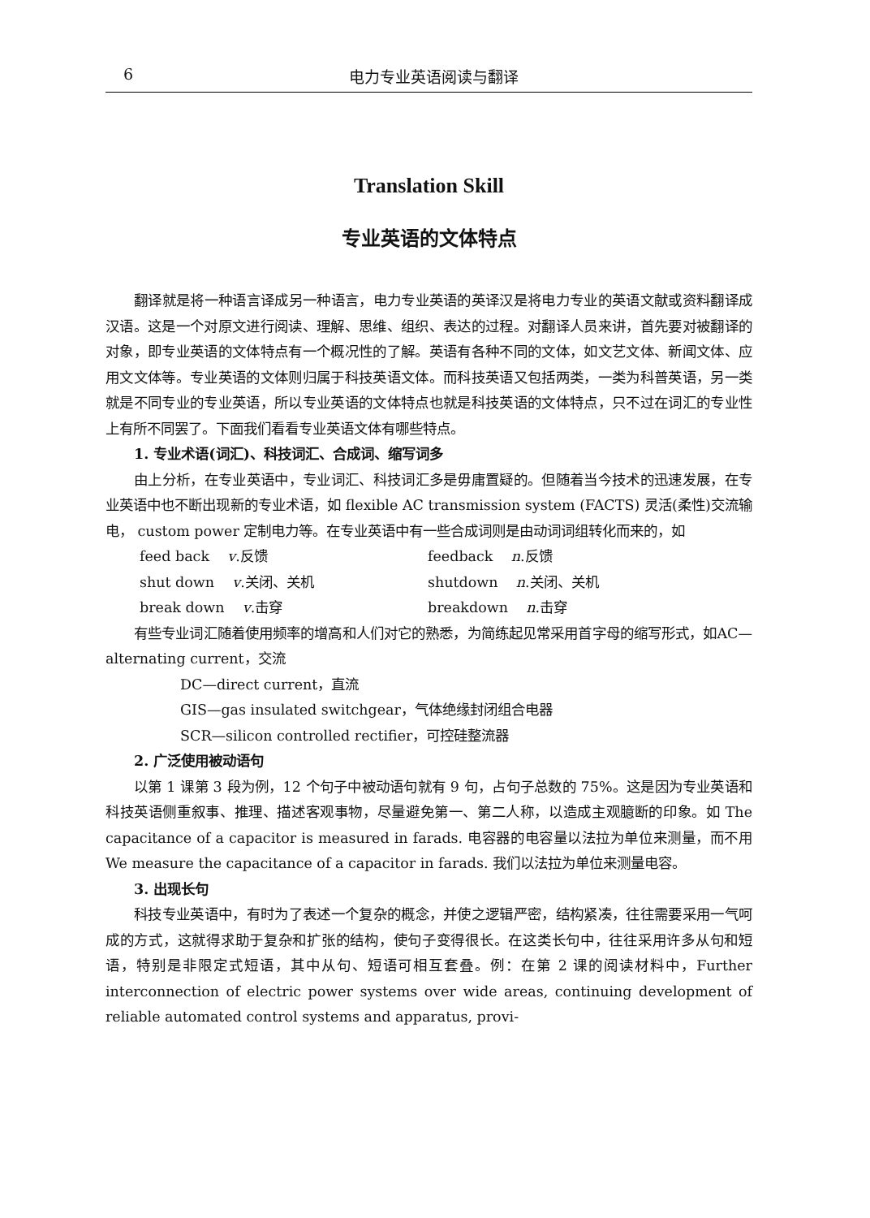6 电力专业英语阅读与翻译
Translation Skill
专业英语的文体特点
翻译就是将一种语言译成另一种语言，电力专业英语的英译汉是将电力专业的英语文献或资料翻译成汉语。这是一个对原文进行阅读、理解、思维、组织、表达的过程。对翻译人员来讲，首先要对被翻译的对象，即专业英语的文体特点有一个概况性的了解。英语有各种不同的文体，如文艺文体、新闻文体、应用文文体等。专业英语的文体则归属于科技英语文体。而科技英语又包括两类，一类为科普英语，另一类就是不同专业的专业英语，所以专业英语的文体特点也就是科技英语的文体特点，只不过在词汇的专业性上有所不同罢了。下面我们看看专业英语文体有哪些特点。
1. 专业术语(词汇)、科技词汇、合成词、缩写词多
由上分析，在专业英语中，专业词汇、科技词汇多是毋庸置疑的。但随着当今技术的迅速发展，在专业英语中也不断出现新的专业术语，如 flexible AC transmission system (FACTS) 灵活(柔性)交流输电， custom power 定制电力等。在专业英语中有一些合成词则是由动词词组转化而来的，如
feed back v.反馈 feedback n.反馈
shut down v.关闭、关机 shutdown n.关闭、关机
break down v.击穿 breakdown n.击穿
有些专业词汇随着使用频率的增高和人们对它的熟悉，为简练起见常采用首字母的缩写形式，如AC—alternating current，交流
DC—direct current，直流
GIS—gas insulated switchgear，气体绝缘封闭组合电器
SCR—silicon controlled rectifier，可控硅整流器
2. 广泛使用被动语句
以第 1 课第 3 段为例，12 个句子中被动语句就有 9 句，占句子总数的 75%。这是因为专业英语和科技英语侧重叙事、推理、描述客观事物，尽量避免第一、第二人称，以造成主观臆断的印象。如 The capacitance of a capacitor is measured in farads. 电容器的电容量以法拉为单位来测量，而不用 We measure the capacitance of a capacitor in farads. 我们以法拉为单位来测量电容。
3. 出现长句
科技专业英语中，有时为了表述一个复杂的概念，并使之逻辑严密，结构紧凑，往往需要采用一气呵成的方式，这就得求助于复杂和扩张的结构，使句子变得很长。在这类长句中，往往采用许多从句和短语，特别是非限定式短语，其中从句、短语可相互套叠。例：在第 2 课的阅读材料中，Further interconnection of electric power systems over wide areas, continuing development of reliable automated control systems and apparatus, provi-